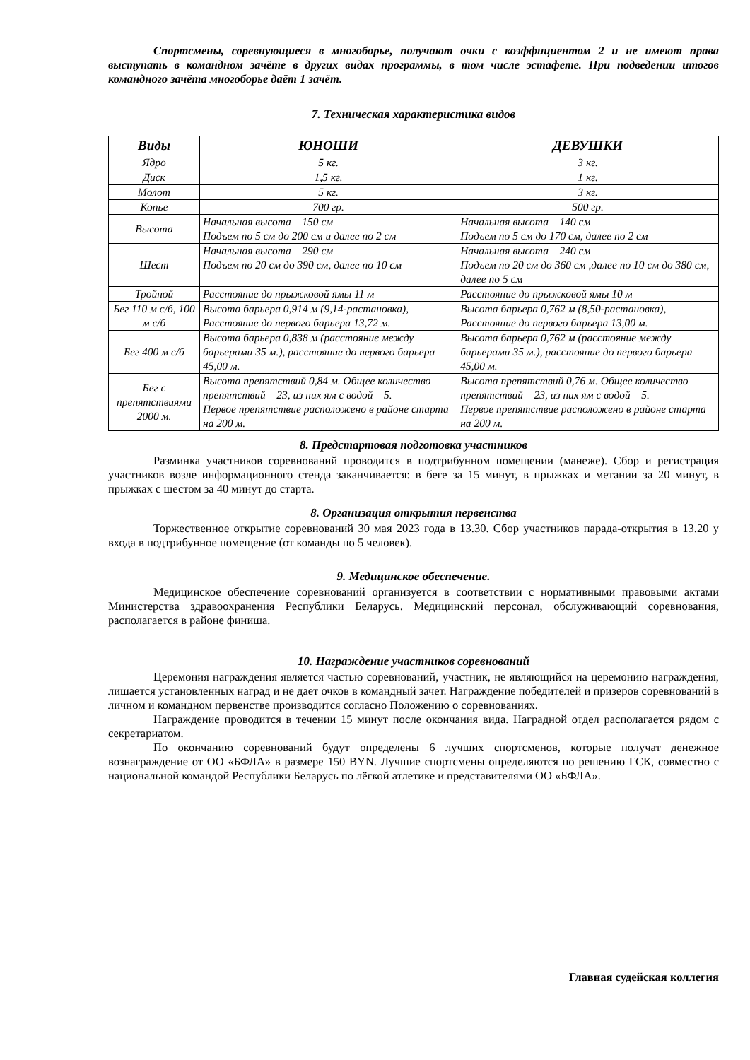Спортсмены, соревнующиеся в многоборье, получают очки с коэффициентом 2 и не имеют права выступать в командном зачёте в других видах программы, в том числе эстафете. При подведении итогов командного зачёта многоборье даёт 1 зачёт.
7. Техническая характеристика видов
| Виды | ЮНОШИ | ДЕВУШКИ |
| --- | --- | --- |
| Ядро | 5 кг. | 3 кг. |
| Диск | 1,5 кг. | 1 кг. |
| Молот | 5 кг. | 3 кг. |
| Копье | 700 гр. | 500 гр. |
| Высота | Начальная высота – 150 см Подъем по 5 см до 200 см и далее по 2 см | Начальная высота – 140 см Подъем по 5 см до 170 см, далее по 2 см |
| Шест | Начальная высота – 290 см Подъем по 20 см до 390 см, далее по 10 см | Начальная высота – 240 см Подъем по 20 см до 360 см ,далее по 10 см до 380 см, далее по 5 см |
| Тройной | Расстояние до прыжковой ямы 11 м | Расстояние до прыжковой ямы 10 м |
| Бег 110 м с/б, 100 м с/б | Высота барьера 0,914 м (9,14-растановка), Расстояние до первого барьера 13,72 м. | Высота барьера 0,762 м (8,50-растановка), Расстояние до первого барьера 13,00 м. |
| Бег 400 м с/б | Высота барьера 0,838 м (расстояние между барьерами 35 м.), расстояние до первого барьера 45,00 м. | Высота барьера 0,762 м (расстояние между барьерами 35 м.), расстояние до первого барьера 45,00 м. |
| Бег с препятствиями 2000 м. | Высота препятствий 0,84 м. Общее количество препятствий – 23, из них ям с водой – 5. Первое препятствие расположено в районе старта на 200 м. | Высота препятствий 0,76 м. Общее количество препятствий – 23, из них ям с водой – 5. Первое препятствие расположено в районе старта на 200 м. |
8. Предстартовая подготовка участников
Разминка участников соревнований проводится в подтрибунном помещении (манеже). Сбор и регистрация участников возле информационного стенда заканчивается: в беге за 15 минут, в прыжках и метании за 20 минут, в прыжках с шестом за 40 минут до старта.
8. Организация открытия первенства
Торжественное открытие соревнований 30 мая 2023 года в 13.30. Сбор участников парада-открытия в 13.20 у входа в подтрибунное помещение (от команды по 5 человек).
9. Медицинское обеспечение.
Медицинское обеспечение соревнований организуется в соответствии с нормативными правовыми актами Министерства здравоохранения Республики Беларусь. Медицинский персонал, обслуживающий соревнования, располагается в районе финиша.
10. Награждение участников соревнований
Церемония награждения является частью соревнований, участник, не являющийся на церемонию награждения, лишается установленных наград и не дает очков в командный зачет. Награждение победителей и призеров соревнований в личном и командном первенстве производится согласно Положению о соревнованиях.
Награждение проводится в течении 15 минут после окончания вида. Наградной отдел располагается рядом с секретариатом.
По окончанию соревнований будут определены 6 лучших спортсменов, которые получат денежное вознаграждение от ОО «БФЛА» в размере 150 BYN. Лучшие спортсмены определяются по решению ГСК, совместно с национальной командой Республики Беларусь по лёгкой атлетике и представителями ОО «БФЛА».
Главная судейская коллегия